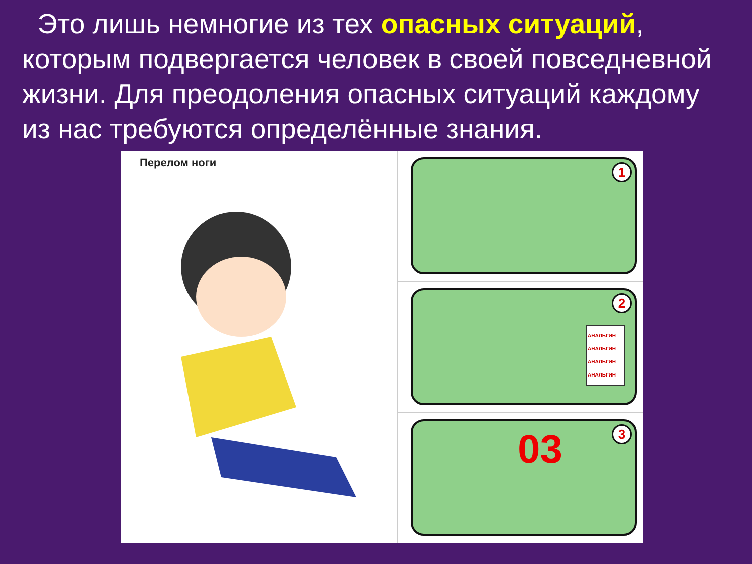Это лишь немногие из тех опасных ситуаций, которым подвергается человек в своей повседневной жизни. Для преодоления опасных ситуаций каждому из нас требуются определённые знания.
Перелом ноги
1
2
АНАЛЬГИН АНАЛЬГИН АНАЛЬГИН АНАЛЬГИН
3 03